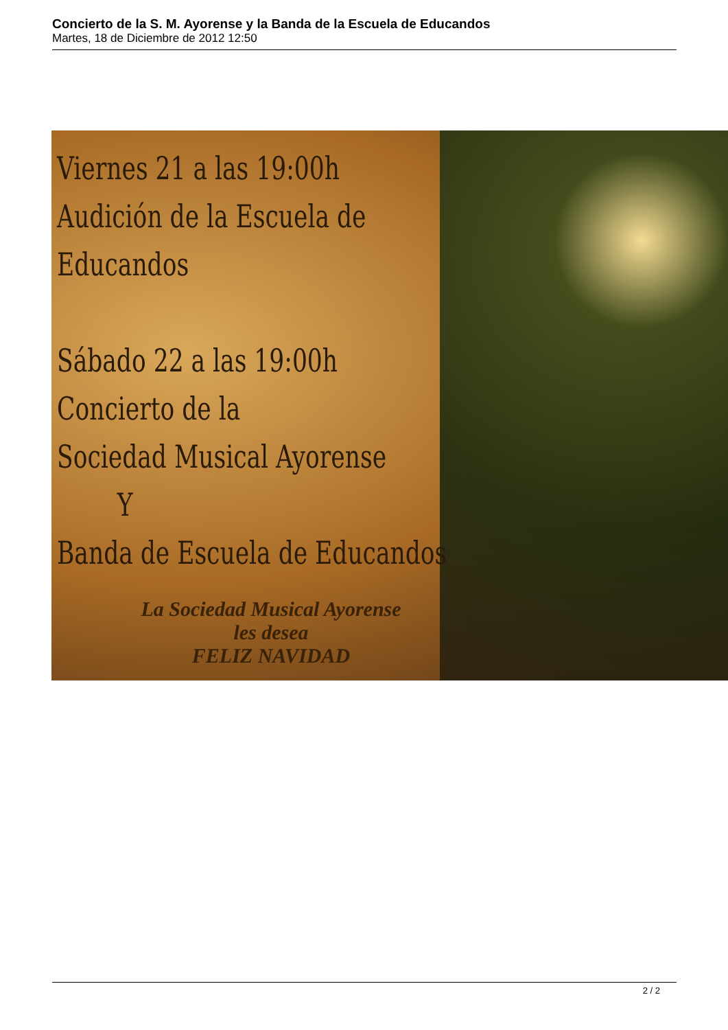Concierto de la S. M. Ayorense y la Banda de la Escuela de Educandos
Martes, 18 de Diciembre de 2012 12:50
Viernes 21 a las 19:00h
Audición de la Escuela de
Educandos
Sábado 22 a las 19:00h
Concierto de la
Sociedad Musical Ayorense
Y
Banda de Escuela de Educandos
La Sociedad Musical Ayorense
les desea
FELIZ NAVIDAD
2 / 2